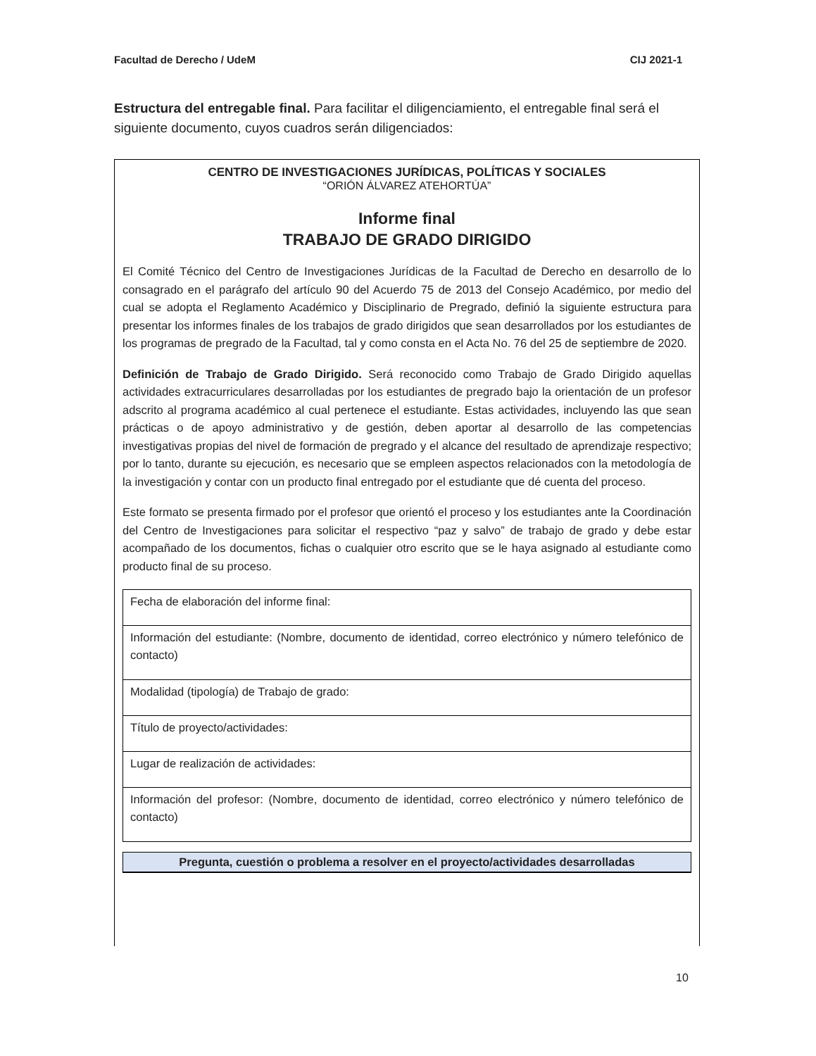Facultad de Derecho / UdeM CIJ 2021-1
Estructura del entregable final. Para facilitar el diligenciamiento, el entregable final será el siguiente documento, cuyos cuadros serán diligenciados:
CENTRO DE INVESTIGACIONES JURÍDICAS, POLÍTICAS Y SOCIALES
“ORIÓN ÁLVAREZ ATEHORTÚA”
Informe final
TRABAJO DE GRADO DIRIGIDO
El Comité Técnico del Centro de Investigaciones Jurídicas de la Facultad de Derecho en desarrollo de lo consagrado en el parágrafo del artículo 90 del Acuerdo 75 de 2013 del Consejo Académico, por medio del cual se adopta el Reglamento Académico y Disciplinario de Pregrado, definió la siguiente estructura para presentar los informes finales de los trabajos de grado dirigidos que sean desarrollados por los estudiantes de los programas de pregrado de la Facultad, tal y como consta en el Acta No. 76 del 25 de septiembre de 2020.
Definición de Trabajo de Grado Dirigido. Será reconocido como Trabajo de Grado Dirigido aquellas actividades extracurriculares desarrolladas por los estudiantes de pregrado bajo la orientación de un profesor adscrito al programa académico al cual pertenece el estudiante. Estas actividades, incluyendo las que sean prácticas o de apoyo administrativo y de gestión, deben aportar al desarrollo de las competencias investigativas propias del nivel de formación de pregrado y el alcance del resultado de aprendizaje respectivo; por lo tanto, durante su ejecución, es necesario que se empleen aspectos relacionados con la metodología de la investigación y contar con un producto final entregado por el estudiante que dé cuenta del proceso.
Este formato se presenta firmado por el profesor que orientó el proceso y los estudiantes ante la Coordinación del Centro de Investigaciones para solicitar el respectivo “paz y salvo” de trabajo de grado y debe estar acompañado de los documentos, fichas o cualquier otro escrito que se le haya asignado al estudiante como producto final de su proceso.
| Fecha de elaboración del informe final: |
| Información del estudiante: (Nombre, documento de identidad, correo electrónico y número telefónico de contacto) |
| Modalidad (tipología) de Trabajo de grado: |
| Título de proyecto/actividades: |
| Lugar de realización de actividades: |
| Información del profesor: (Nombre, documento de identidad, correo electrónico y número telefónico de contacto) |
Pregunta, cuestión o problema a resolver en el proyecto/actividades desarrolladas
10